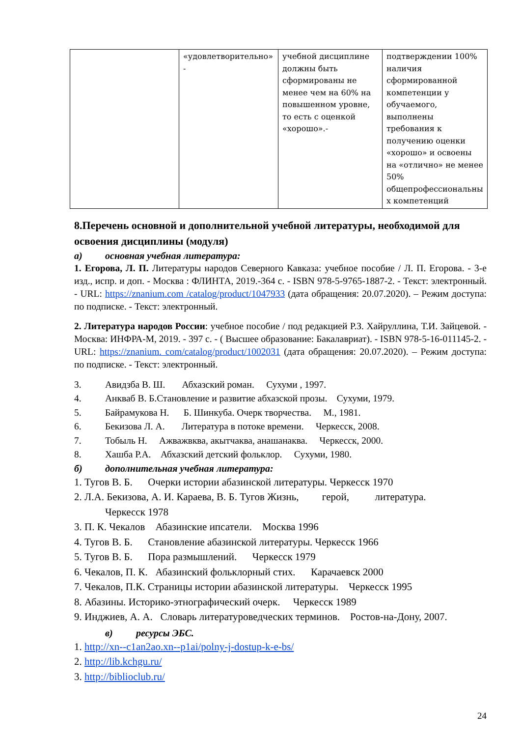| | «удовлетворительно» - | учебной дисциплине должны быть сформированы не менее чем на 60% на повышенном уровне, то есть с оценкой «хорошо».- | подтверждении 100% наличия сформированной компетенции у обучаемого, выполнены требования к получению оценки «хорошо» и освоены на «отлично» не менее 50% общепрофессиональны х компетенций |
8.Перечень основной и дополнительной учебной литературы, необходимой для освоения дисциплины (модуля)
а) основная учебная литература:
1. Егорова, Л. П. Литературы народов Северного Кавказа: учебное пособие / Л. П. Егорова. - 3-е изд., испр. и доп. - Москва : ФЛИНТА, 2019.-364 с. - ISBN 978-5-9765-1887-2. - Текст: электронный. - URL: https://znanium.com /catalog/product/1047933 (дата обращения: 20.07.2020). – Режим доступа: по подписке. - Текст: электронный.
2. Литература народов России: учебное пособие / под редакцией Р.З. Хайруллина, Т.И. Зайцевой. - Москва: ИНФРА-М, 2019. - 397 с. - ( Высшее образование: Бакалавриат). - ISBN 978-5-16-011145-2. - URL: https://znanium. com/catalog/product/1002031 (дата обращения: 20.07.2020). – Режим доступа: по подписке. - Текст: электронный.
3. Авидзба В. Ш. Абхазский роман. Сухуми , 1997.
4. Анкваб В. Б.Становление и развитие абхазской прозы. Сухуми, 1979.
5. Байрамукова Н. Б. Шинкуба. Очерк творчества. М., 1981.
6. Бекизова Л. А. Литература в потоке времени. Черкесск, 2008.
7. Тобыль Н. Ажважвква, акытчаква, анашанаква. Черкесск, 2000.
8. Хашба Р.А. Абхазский детский фольклор. Сухуми, 1980.
б) дополнительная учебная литература:
1. Тугов В. Б. Очерки истории абазинской литературы. Черкесск 1970
2. Л.А. Бекизова, А. И. Караева, В. Б. Тугов Жизнь, герой, литература.
Черкесск 1978
3. П. К. Чекалов Абазинские ипсатели. Москва 1996
4. Тугов В. Б. Становление абазинской литературы. Черкесск 1966
5. Тугов В. Б. Пора размышлений. Черкесск 1979
6. Чекалов, П. К. Абазинский фольклорный стих. Карачаевск 2000
7. Чекалов, П.К. Страницы истории абазинской литературы. Черкесск 1995
8. Абазины. Историко-этнографический очерк. Черкесск 1989
9. Инджиев, А. А. Словарь литературоведческих терминов. Ростов-на-Дону, 2007.
в) ресурсы ЭБС.
1. http://xn--c1an2ao.xn--p1ai/polny-j-dostup-k-e-bs/
2. http://lib.kchgu.ru/
3. http://biblioclub.ru/
24